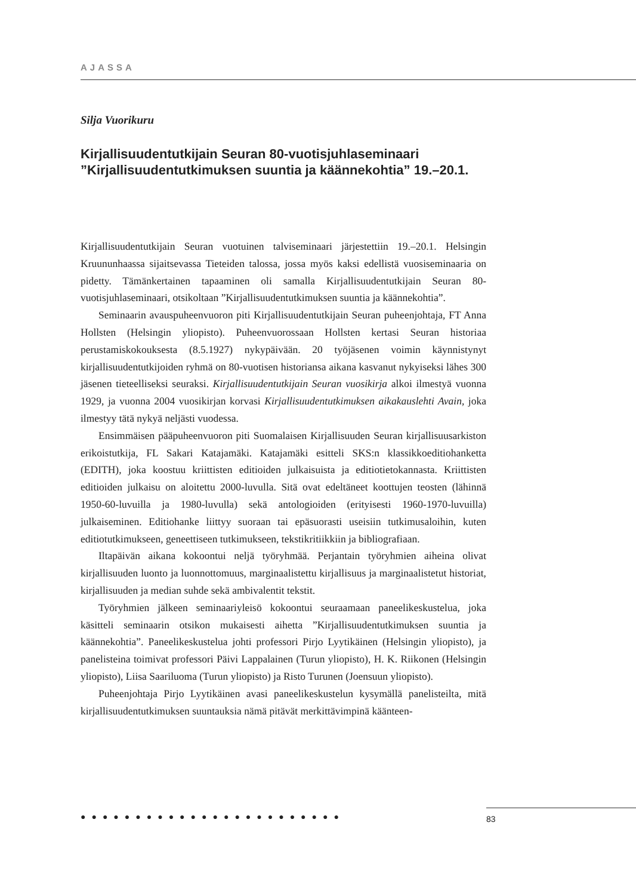AJASSA
Silja Vuorikuru
Kirjallisuudentutkijain Seuran 80-vuotisjuhlaseminaari ”Kirjallisuudentutkimuksen suuntia ja käännekohtia” 19.–20.1.
Kirjallisuudentutkijain Seuran vuotuinen talviseminaari järjestettiin 19.–20.1. Helsingin Kruununhaassa sijaitsevassa Tieteiden talossa, jossa myös kaksi edellistä vuosiseminaaria on pidetty. Tämänkertainen tapaaminen oli samalla Kirjallisuudentutkijain Seuran 80-vuotisjuhlaseminaari, otsikoltaan ”Kirjallisuudentutkimuksen suuntia ja käännekohtia”.
Seminaarin avauspuheenvuoron piti Kirjallisuudentutkijain Seuran puheenjohtaja, FT Anna Hollsten (Helsingin yliopisto). Puheenvuorossaan Hollsten kertasi Seuran historiaa perustamiskokouksesta (8.5.1927) nykypäivään. 20 työjäsenen voimin käynnistynyt kirjallisuudentutkijoiden ryhmä on 80-vuotisen historiansa aikana kasvanut nykyiseksi lähes 300 jäsenen tieteelliseksi seuraksi. Kirjallisuudentutkijain Seuran vuosikirja alkoi ilmestyä vuonna 1929, ja vuonna 2004 vuosikirjan korvasi Kirjallisuudentutkimuksen aikakauslehti Avain, joka ilmestyy tätä nykyä neljästi vuodessa.
Ensimmäisen pääpuheenvuoron piti Suomalaisen Kirjallisuuden Seuran kirjallisuusarkiston erikoistutkija, FL Sakari Katajamäki. Katajamäki esitteli SKS:n klassikkoeditiohanketta (EDITH), joka koostuu kriittisten editioiden julkaisuista ja editiotietokannasta. Kriittisten editioiden julkaisu on aloitettu 2000-luvulla. Sitä ovat edeltäneet koottujen teosten (lähinnä 1950-60-luvuilla ja 1980-luvulla) sekä antologioiden (erityisesti 1960-1970-luvuilla) julkaiseminen. Editiohanke liittyy suoraan tai epäsuorasti useisiin tutkimusaloihin, kuten editiotutkimukseen, geneettiseen tutkimukseen, tekstikritiikkiin ja bibliografiaan.
Iltapäivän aikana kokoontui neljä työryhmää. Perjantain työryhmien aiheina olivat kirjallisuuden luonto ja luonnottomuus, marginaalistettu kirjallisuus ja marginaalistetut historiat, kirjallisuuden ja median suhde sekä ambivalentit tekstit.
Työryhmien jälkeen seminaariyleisö kokoontui seuraamaan paneelikeskustelua, joka käsitteli seminaarin otsikon mukaisesti aihetta ”Kirjallisuudentutkimuksen suuntia ja käännekohtia”. Paneelikeskustelua johti professori Pirjo Lyytikäinen (Helsingin yliopisto), ja panelisteina toimivat professori Päivi Lappalainen (Turun yliopisto), H. K. Riikonen (Helsingin yliopisto), Liisa Saariluoma (Turun yliopisto) ja Risto Turunen (Joensuun yliopisto).
Puheenjohtaja Pirjo Lyytikäinen avasi paneelikeskustelun kysymällä panelisteilta, mitä kirjallisuudentutkimuksen suuntauksia nämä pitävät merkittävimpinä käänteen-
●●●●●●●●●●●●●●●●●●●●●●●● 83